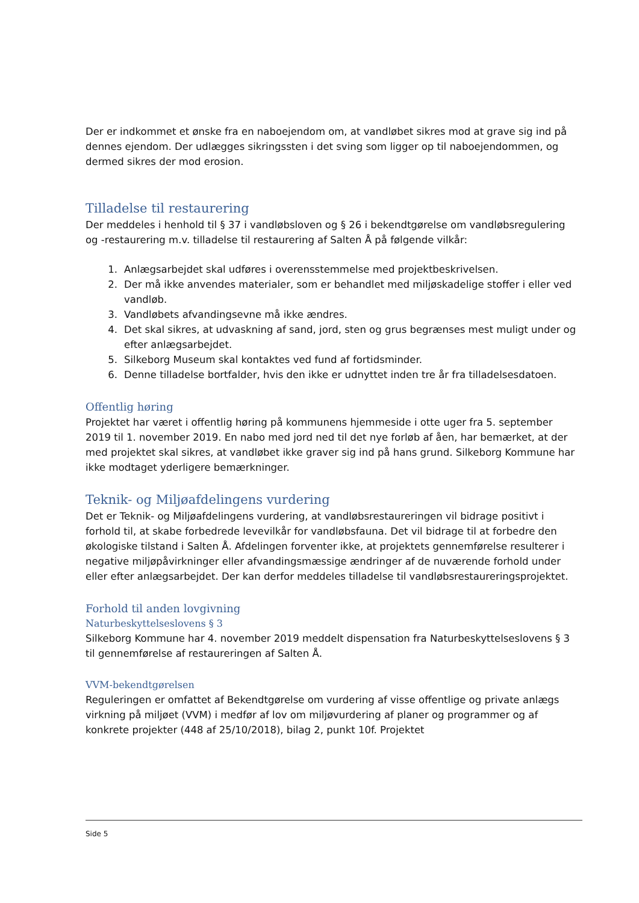Der er indkommet et ønske fra en naboejendom om, at vandløbet sikres mod at grave sig ind på dennes ejendom. Der udlægges sikringssten i det sving som ligger op til naboejendommen, og dermed sikres der mod erosion.
Tilladelse til restaurering
Der meddeles i henhold til § 37 i vandløbsloven og § 26 i bekendtgørelse om vandløbsregulering og -restaurering m.v. tilladelse til restaurering af Salten Å på følgende vilkår:
1. Anlægsarbejdet skal udføres i overensstemmelse med projektbeskrivelsen.
2. Der må ikke anvendes materialer, som er behandlet med miljøskadelige stoffer i eller ved vandløb.
3. Vandløbets afvandingsevne må ikke ændres.
4. Det skal sikres, at udvaskning af sand, jord, sten og grus begrænses mest muligt under og efter anlægsarbejdet.
5. Silkeborg Museum skal kontaktes ved fund af fortidsminder.
6. Denne tilladelse bortfalder, hvis den ikke er udnyttet inden tre år fra tilladelsesdatoen.
Offentlig høring
Projektet har været i offentlig høring på kommunens hjemmeside i otte uger fra 5. september 2019 til 1. november 2019. En nabo med jord ned til det nye forløb af åen, har bemærket, at der med projektet skal sikres, at vandløbet ikke graver sig ind på hans grund. Silkeborg Kommune har ikke modtaget yderligere bemærkninger.
Teknik- og Miljøafdelingens vurdering
Det er Teknik- og Miljøafdelingens vurdering, at vandløbsrestaureringen vil bidrage positivt i forhold til, at skabe forbedrede levevilkår for vandløbsfauna. Det vil bidrage til at forbedre den økologiske tilstand i Salten Å. Afdelingen forventer ikke, at projektets gennemførelse resulterer i negative miljøpåvirkninger eller afvandingsmæssige ændringer af de nuværende forhold under eller efter anlægsarbejdet. Der kan derfor meddeles tilladelse til vandløbsrestaureringsprojektet.
Forhold til anden lovgivning
Naturbeskyttelseslovens § 3
Silkeborg Kommune har 4. november 2019 meddelt dispensation fra Naturbeskyttelseslovens § 3 til gennemførelse af restaureringen af Salten Å.
VVM-bekendtgørelsen
Reguleringen er omfattet af Bekendtgørelse om vurdering af visse offentlige og private anlægs virkning på miljøet (VVM) i medfør af lov om miljøvurdering af planer og programmer og af konkrete projekter (448 af 25/10/2018), bilag 2, punkt 10f. Projektet
Side 5